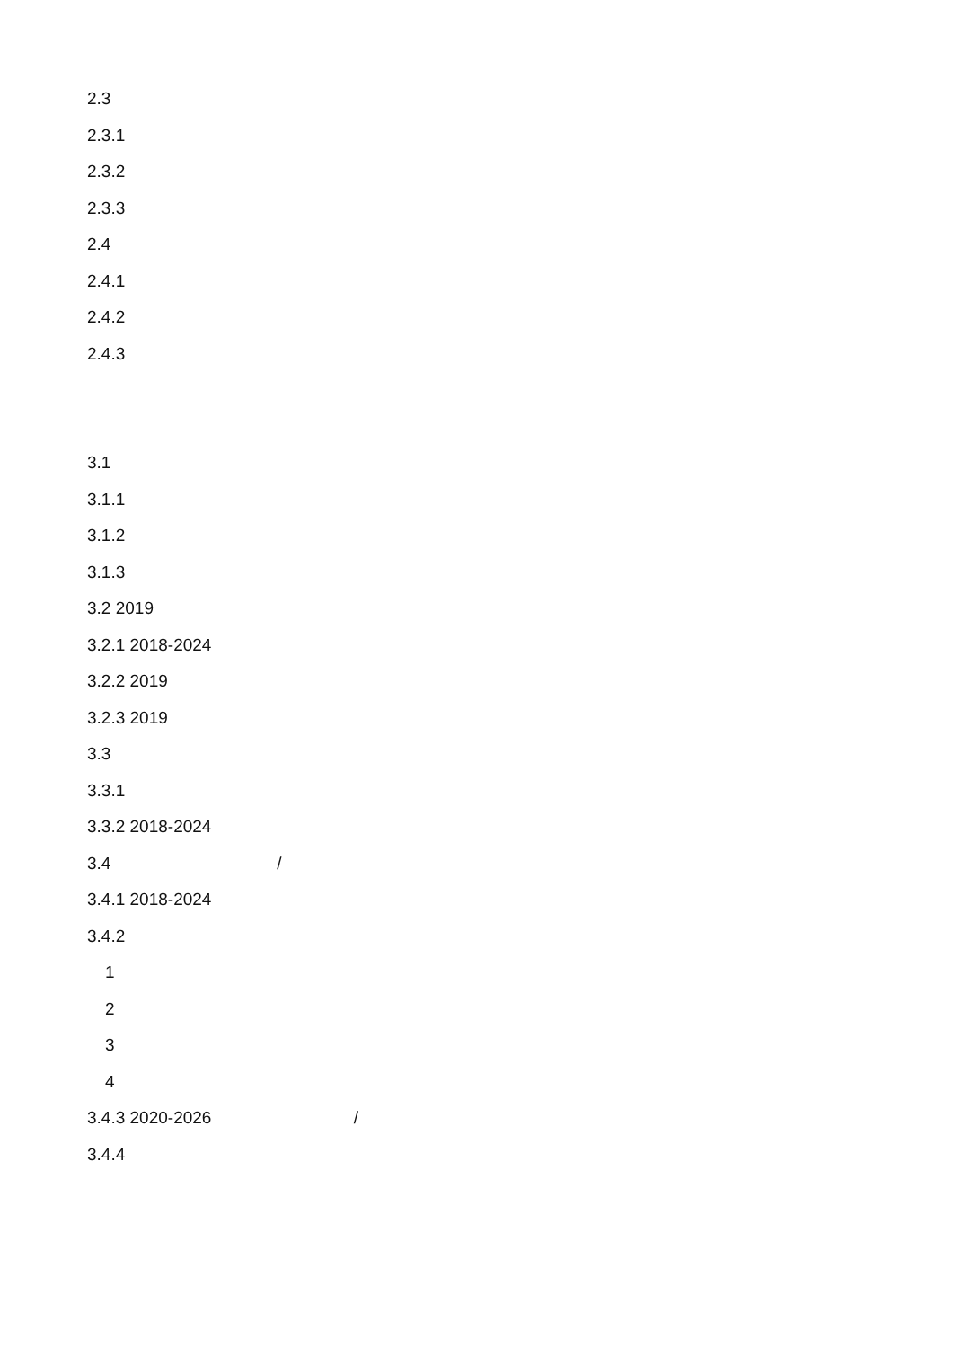2.3
2.3.1
2.3.2
2.3.3
2.4
2.4.1
2.4.2
2.4.3
3.1
3.1.1
3.1.2
3.1.3
3.2 2019
3.2.1 2018-2024
3.2.2 2019
3.2.3 2019
3.3
3.3.1
3.3.2 2018-2024
3.4 /
3.4.1 2018-2024
3.4.2
1
2
3
4
3.4.3 2020-2026 /
3.4.4